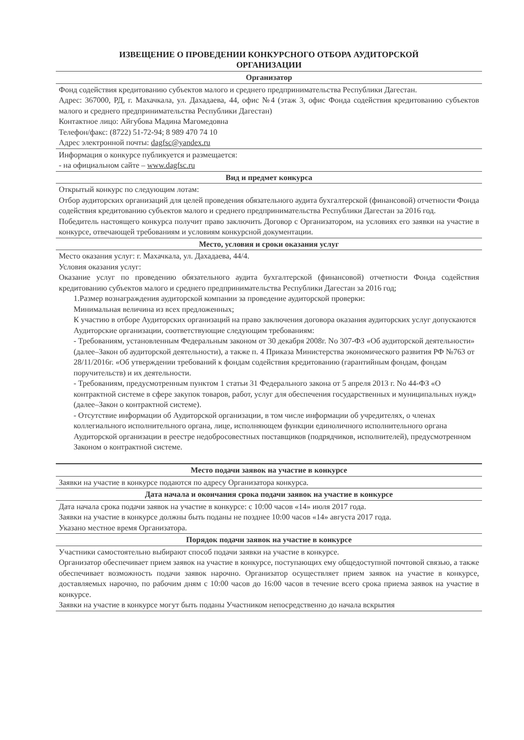ИЗВЕЩЕНИЕ О ПРОВЕДЕНИИ КОНКУРСНОГО ОТБОРА АУДИТОРСКОЙ
ОРГАНИЗАЦИИ
| Организатор |
| --- |
| Фонд содействия кредитованию субъектов малого и среднего предпринимательства Республики Дагестан. Адрес: 367000, РД, г. Махачкала, ул. Дахадаева, 44, офис №4 (этаж 3, офис Фонда содействия кредитованию субъектов малого и среднего предпринимательства Республики Дагестан) Контактное лицо: Айгубова Мадина Магомедовна Телефон/факс: (8722) 51-72-94; 8 989 470 74 10 Адрес электронной почты: dagfsc@yandex.ru |
| Информация о конкурсе публикуется и размещается: - на официальном сайте – www.dagfsc.ru |
| Вид и предмет конкурса |
| Открытый конкурс по следующим лотам: Отбор аудиторских организаций для целей проведения обязательного аудита бухгалтерской (финансовой) отчетности Фонда содействия кредитованию субъектов малого и среднего предпринимательства Республики Дагестан за 2016 год. Победитель настоящего конкурса получит право заключить Договор с Организатором, на условиях его заявки на участие в конкурсе, отвечающей требованиям и условиям конкурсной документации. |
| Место, условия и сроки оказания услуг |
| Место оказания услуг: г. Махачкала, ул. Дахадаева, 44/4. Условия оказания услуг: Оказание услуг по проведению обязательного аудита бухгалтерской (финансовой) отчетности Фонда содействия кредитованию субъектов малого и среднего предпринимательства Республики Дагестан за 2016 год; 1.Размер вознаграждения аудиторской компании за проведение аудиторской проверки: Минимальная величина из всех предложенных; К участию в отборе Аудиторских организаций на право заключения договора оказания аудиторских услуг допускаются Аудиторские организации, соответствующие следующим требованиям: - Требованиям, установленным Федеральным законом от 30 декабря 2008г. No 307-ФЗ «Об аудиторской деятельности» (далее–Закон об аудиторской деятельности), а также п. 4 Приказа Министерства экономического развития РФ №763 от 28/11/2016г. «Об утверждении требований к фондам содействия кредитованию (гарантийным фондам, фондам поручительств) и их деятельности. - Требованиям, предусмотренным пунктом 1 статьи 31 Федерального закона от 5 апреля 2013 г. No 44-ФЗ «О контрактной системе в сфере закупок товаров, работ, услуг для обеспечения государственных и муниципальных нужд» (далее–Закон о контрактной системе). - Отсутствие информации об Аудиторской организации, в том числе информации об учредителях, о членах коллегиального исполнительного органа, лице, исполняющем функции единоличного исполнительного органа Аудиторской организации в реестре недобросовестных поставщиков (подрядчиков, исполнителей), предусмотренном Законом о контрактной системе. |
| Место подачи заявок на участие в конкурсе |
| Заявки на участие в конкурсе подаются по адресу Организатора конкурса. |
| Дата начала и окончания срока подачи заявок на участие в конкурсе |
| Дата начала срока подачи заявок на участие в конкурсе: с 10:00 часов «14» июля 2017 года. Заявки на участие в конкурсе должны быть поданы не позднее 10:00 часов «14» августа 2017 года. Указано местное время Организатора. |
| Порядок подачи заявок на участие в конкурсе |
| Участники самостоятельно выбирают способ подачи заявки на участие в конкурсе. Организатор обеспечивает прием заявок на участие в конкурсе, поступающих ему общедоступной почтовой связью, а также обеспечивает возможность подачи заявок нарочно. Организатор осуществляет прием заявок на участие в конкурсе, доставляемых нарочно, по рабочим дням с 10:00 часов до 16:00 часов в течение всего срока приема заявок на участие в конкурсе. Заявки на участие в конкурсе могут быть поданы Участником непосредственно до начала вскрытия |